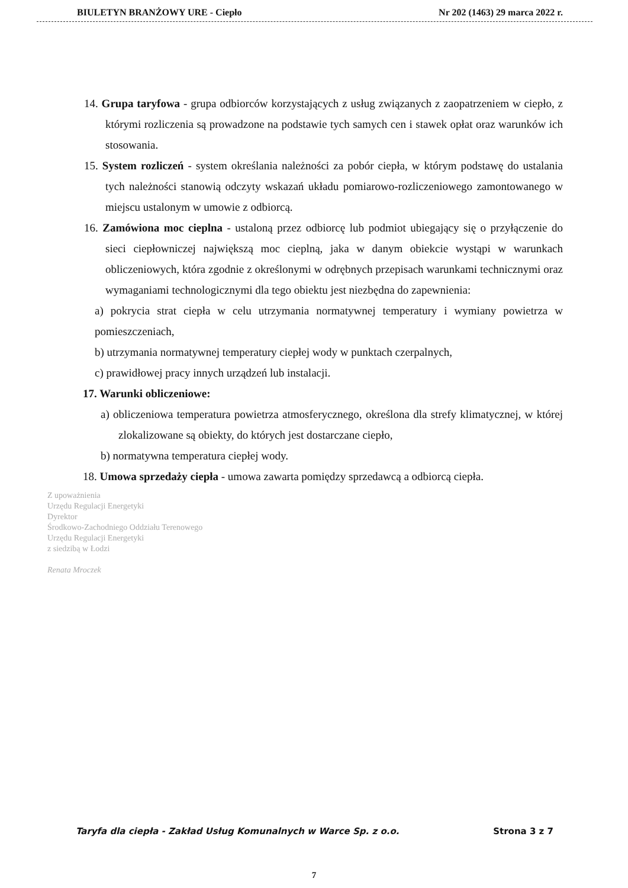BIULETYN BRANŻOWY URE - Ciepło Nr 202 (1463) 29 marca 2022 r.
14. Grupa taryfowa - grupa odbiorców korzystających z usług związanych z zaopatrzeniem w ciepło, z którymi rozliczenia są prowadzone na podstawie tych samych cen i stawek opłat oraz warunków ich stosowania.
15. System rozliczeń - system określania należności za pobór ciepła, w którym podstawę do ustalania tych należności stanowią odczyty wskazań układu pomiarowo-rozliczeniowego zamontowanego w miejscu ustalonym w umowie z odbiorcą.
16. Zamówiona moc cieplna - ustaloną przez odbiorcę lub podmiot ubiegający się o przyłączenie do sieci ciepłowniczej największą moc cieplną, jaka w danym obiekcie wystąpi w warunkach obliczeniowych, która zgodnie z określonymi w odrębnych przepisach warunkami technicznymi oraz wymaganiami technologicznymi dla tego obiektu jest niezbędna do zapewnienia:
a) pokrycia strat ciepła w celu utrzymania normatywnej temperatury i wymiany powietrza w pomieszczeniach,
b) utrzymania normatywnej temperatury ciepłej wody w punktach czerpalnych,
c) prawidłowej pracy innych urządzeń lub instalacji.
17. Warunki obliczeniowe:
a) obliczeniowa temperatura powietrza atmosferycznego, określona dla strefy klimatycznej, w której zlokalizowane są obiekty, do których jest dostarczane ciepło,
b) normatywna temperatura ciepłej wody.
18. Umowa sprzedaży ciepła - umowa zawarta pomiędzy sprzedawcą a odbiorcą ciepła.
Z upoważnienia
Urzędu Regulacji Energetyki
Dyrektor
Środkowo-Zachodniego Oddziału Terenowego
Urzędu Regulacji Energetyki
z siedzibą w Łodzi
Renata Mroczek
Taryfa dla ciepła - Zakład Usług Komunalnych w Warce Sp. z o.o. Strona 3 z 7
7